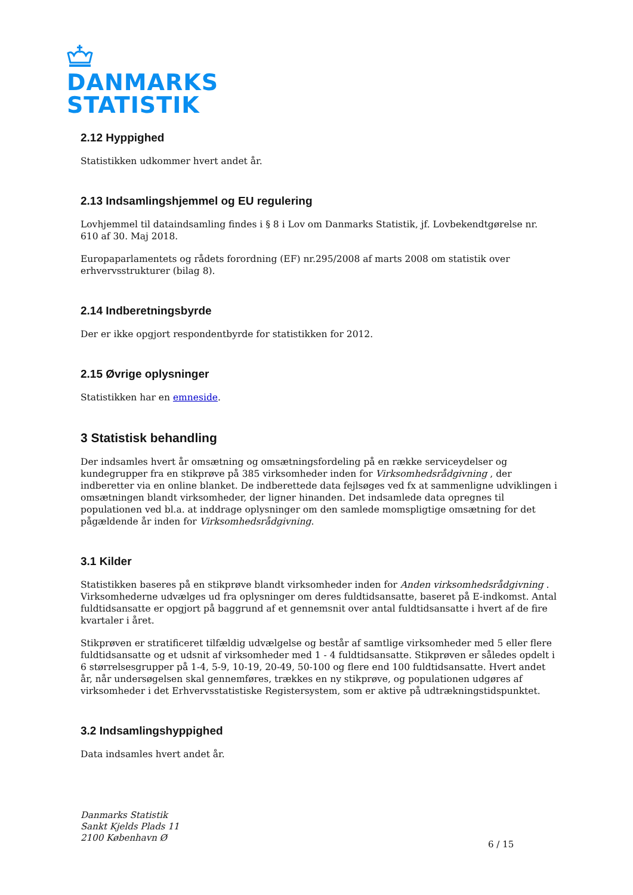DANMARKS
STATISTIK
2.12 Hyppighed
Statistikken udkommer hvert andet år.
2.13 Indsamlingshjemmel og EU regulering
Lovhjemmel til dataindsamling findes i § 8 i Lov om Danmarks Statistik, jf. Lovbekendtgørelse nr. 610 af 30. Maj 2018.
Europaparlamentets og rådets forordning (EF) nr.295/2008 af marts 2008 om statistik over erhvervsstrukturer (bilag 8).
2.14 Indberetningsbyrde
Der er ikke opgjort respondentbyrde for statistikken for 2012.
2.15 Øvrige oplysninger
Statistikken har en emneside.
3 Statistisk behandling
Der indsamles hvert år omsætning og omsætningsfordeling på en række serviceydelser og kundegrupper fra en stikprøve på 385 virksomheder inden for Virksomhedsrådgivning , der indberetter via en online blanket. De indberettede data fejlsøges ved fx at sammenligne udviklingen i omsætningen blandt virksomheder, der ligner hinanden. Det indsamlede data opregnes til populationen ved bl.a. at inddrage oplysninger om den samlede momspligtige omsætning for det pågældende år inden for Virksomhedsrådgivning.
3.1 Kilder
Statistikken baseres på en stikprøve blandt virksomheder inden for Anden virksomhedsrådgivning . Virksomhederne udvælges ud fra oplysninger om deres fuldtidsansatte, baseret på E-indkomst. Antal fuldtidsansatte er opgjort på baggrund af et gennemsnit over antal fuldtidsansatte i hvert af de fire kvartaler i året.
Stikprøven er stratificeret tilfældig udvælgelse og består af samtlige virksomheder med 5 eller flere fuldtidsansatte og et udsnit af virksomheder med 1 - 4 fuldtidsansatte. Stikprøven er således opdelt i 6 størrelsesgrupper på 1-4, 5-9, 10-19, 20-49, 50-100 og flere end 100 fuldtidsansatte. Hvert andet år, når undersøgelsen skal gennemføres, trækkes en ny stikprøve, og populationen udgøres af virksomheder i det Erhvervsstatistiske Registersystem, som er aktive på udtrækningstidspunktet.
3.2 Indsamlingshyppighed
Data indsamles hvert andet år.
Danmarks Statistik
Sankt Kjelds Plads 11
2100 København Ø
6 / 15